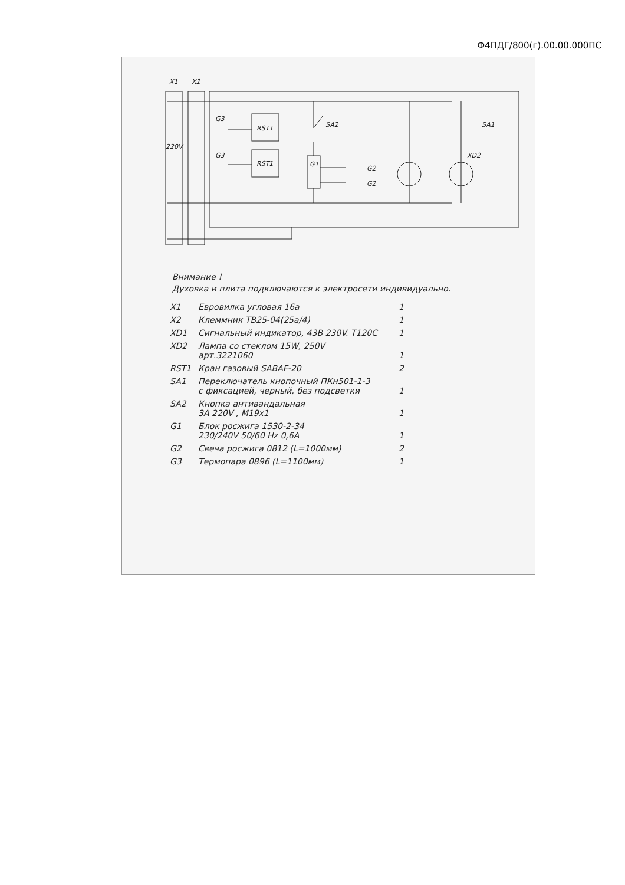Ф4ПДГ/800(г).00.00.000ПС
X1
X2
220V
RST1
RST1
G3
G3
SA2
G1
G2
G2
SA1
XD2
Внимание !
Духовка и плита подключаются к электросети индивидуально.
| X1 | Евровилка угловая 16а | 1 |
| X2 | Клеммник ТВ25-04(25а/4) | 1 |
| XD1 | Сигнальный индикатор, 43В 230V. T120C | 1 |
| XD2 | Лампа со стеклом 15W, 250V арт.3221060 | 1 |
| RST1 | Кран газовый SABAF-20 | 2 |
| SA1 | Переключатель кнопочный ПКн501-1-3 с фиксацией, черный, без подсветки | 1 |
| SA2 | Кнопка антивандальная 3А 220V , M19x1 | 1 |
| G1 | Блок росжига 1530-2-34 230/240V 50/60 Hz 0,6A | 1 |
| G2 | Свеча росжига 0812 (L=1000мм) | 2 |
| G3 | Термопара 0896 (L=1100мм) | 1 |